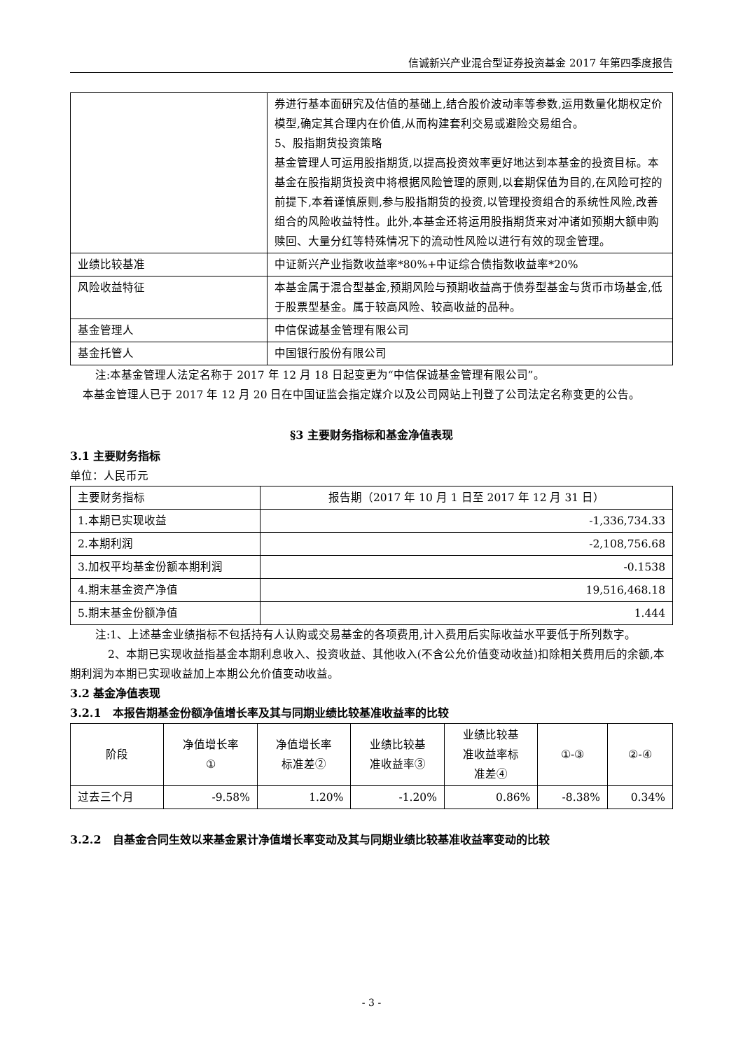信诚新兴产业混合型证券投资基金 2017 年第四季度报告
| | 券进行基本面研究及估值的基础上,结合股价波动率等参数,运用数量化期权定价模型,确定其合理内在价值,从而构建套利交易或避险交易组合。 5、股指期货投资策略 基金管理人可运用股指期货,以提高投资效率更好地达到本基金的投资目标。本基金在股指期货投资中将根据风险管理的原则,以套期保值为目的,在风险可控的前提下,本着谨慎原则,参与股指期货的投资,以管理投资组合的系统性风险,改善组合的风险收益特性。此外,本基金还将运用股指期货来对冲诸如预期大额申购赎回、大量分红等特殊情况下的流动性风险以进行有效的现金管理。 |
| 业绩比较基准 | 中证新兴产业指数收益率*80%+中证综合债指数收益率*20% |
| 风险收益特征 | 本基金属于混合型基金,预期风险与预期收益高于债券型基金与货币市场基金,低于股票型基金。属于较高风险、较高收益的品种。 |
| 基金管理人 | 中信保诚基金管理有限公司 |
| 基金托管人 | 中国银行股份有限公司 |
注:本基金管理人法定名称于 2017 年 12 月 18 日起变更为“中信保诚基金管理有限公司”。
本基金管理人已于 2017 年 12 月 20 日在中国证监会指定媒介以及公司网站上刊登了公司法定名称变更的公告。
§3 主要财务指标和基金净值表现
3.1 主要财务指标
单位：人民币元
| 主要财务指标 | 报告期（2017 年 10 月 1 日至 2017 年 12 月 31 日） |
| 1.本期已实现收益 | -1,336,734.33 |
| 2.本期利润 | -2,108,756.68 |
| 3.加权平均基金份额本期利润 | -0.1538 |
| 4.期末基金资产净值 | 19,516,468.18 |
| 5.期末基金份额净值 | 1.444 |
注:1、上述基金业绩指标不包括持有人认购或交易基金的各项费用,计入费用后实际收益水平要低于所列数字。
2、本期已实现收益指基金本期利息收入、投资收益、其他收入(不含公允价值变动收益)扣除相关费用后的余额,本期利润为本期已实现收益加上本期公允价值变动收益。
3.2 基金净值表现
3.2.1　本报告期基金份额净值增长率及其与同期业绩比较基准收益率的比较
| 阶段 | 净值增长率 ① | 净值增长率 标准差② | 业绩比较基 准收益率③ | 业绩比较基 准收益率标 准差④ | ①-③ | ②-④ |
| --- | --- | --- | --- | --- | --- | --- |
| 过去三个月 | -9.58% | 1.20% | -1.20% | 0.86% | -8.38% | 0.34% |
3.2.2　自基金合同生效以来基金累计净值增长率变动及其与同期业绩比较基准收益率变动的比较
- 3 -